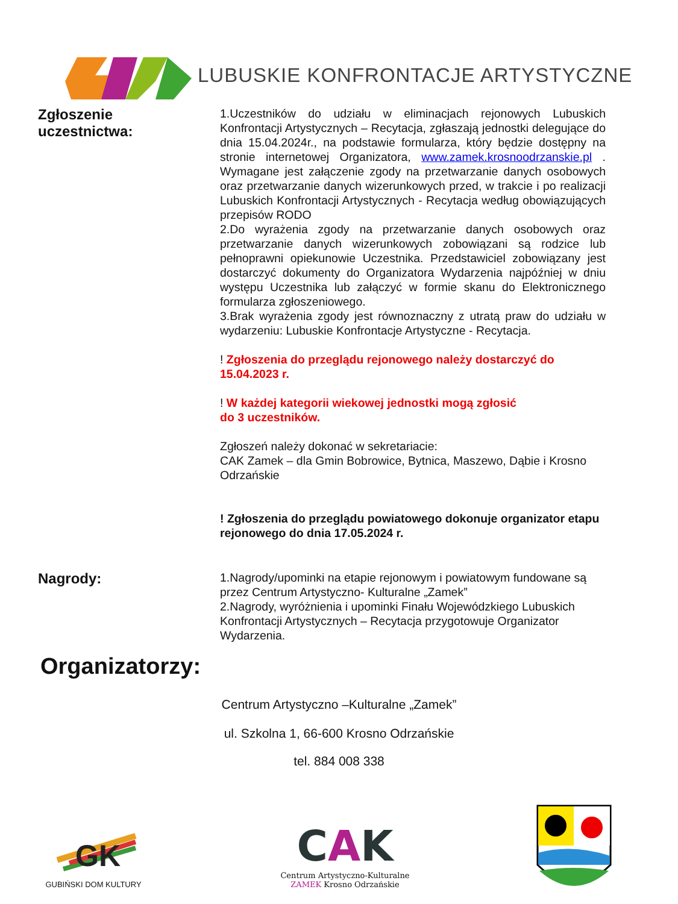LUBUSKIE KONFRONTACJE ARTYSTYCZNE
Zgłoszenie
uczestnictwa:
1.Uczestników do udziału w eliminacjach rejonowych Lubuskich Konfrontacji Artystycznych – Recytacja, zgłaszają jednostki delegujące do dnia 15.04.2024r., na podstawie formularza, który będzie dostępny na stronie internetowej Organizatora, www.zamek.krosnoodrzanskie.pl . Wymagane jest załączenie zgody na przetwarzanie danych osobowych oraz przetwarzanie danych wizerunkowych przed, w trakcie i po realizacji Lubuskich Konfrontacji Artystycznych - Recytacja według obowiązujących przepisów RODO
2.Do wyrażenia zgody na przetwarzanie danych osobowych oraz przetwarzanie danych wizerunkowych zobowiązani są rodzice lub pełnoprawni opiekunowie Uczestnika. Przedstawiciel zobowiązany jest dostarczyć dokumenty do Organizatora Wydarzenia najpóźniej w dniu występu Uczestnika lub załączyć w formie skanu do Elektronicznego formularza zgłoszeniowego.
3.Brak wyrażenia zgody jest równoznaczny z utratą praw do udziału w wydarzeniu: Lubuskie Konfrontacje Artystyczne - Recytacja.
! Zgłoszenia do przeglądu rejonowego należy dostarczyć do 15.04.2023 r.
! W każdej kategorii wiekowej jednostki mogą zgłosić
do 3 uczestników.
Zgłoszeń należy dokonać w sekretariacie:
CAK Zamek – dla Gmin Bobrowice, Bytnica, Maszewo, Dąbie i Krosno Odrzańskie
! Zgłoszenia do przeglądu powiatowego dokonuje organizator etapu rejonowego do dnia 17.05.2024 r.
Nagrody:
1.Nagrody/upominki na etapie rejonowym i powiatowym fundowane są przez Centrum Artystyczno- Kulturalne „Zamek”
2.Nagrody, wyróżnienia i upominki Finału Wojewódzkiego Lubuskich Konfrontacji Artystycznych – Recytacja przygotowuje Organizator Wydarzenia.
Organizatorzy:
Centrum Artystyczno –Kulturalne „Zamek”
ul. Szkolna 1, 66-600 Krosno Odrzańskie
tel. 884 008 338
GK
GUBIŃSKI DOM KULTURY
CAK
Centrum Artystyczno-Kulturalne
ZAMEK Krosno Odrzańskie